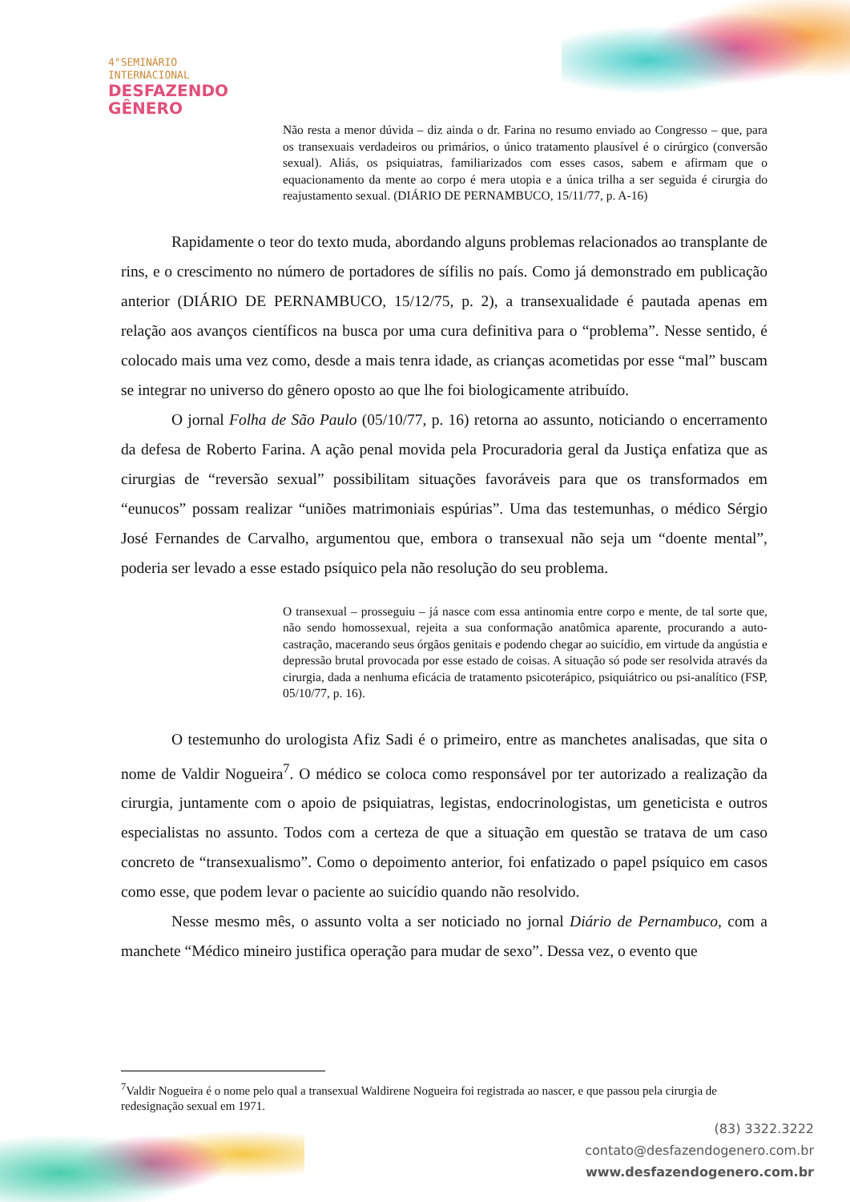4°SEMINÁRIO
INTERNACIONAL
DESFAZENDO
GÊNERO
Não resta a menor dúvida – diz ainda o dr. Farina no resumo enviado ao Congresso – que, para os transexuais verdadeiros ou primários, o único tratamento plausível é o cirúrgico (conversão sexual). Aliás, os psiquiatras, familiarizados com esses casos, sabem e afirmam que o equacionamento da mente ao corpo é mera utopia e a única trilha a ser seguida é cirurgia do reajustamento sexual. (DIÁRIO DE PERNAMBUCO, 15/11/77, p. A-16)
Rapidamente o teor do texto muda, abordando alguns problemas relacionados ao transplante de rins, e o crescimento no número de portadores de sífilis no país. Como já demonstrado em publicação anterior (DIÁRIO DE PERNAMBUCO, 15/12/75, p. 2), a transexualidade é pautada apenas em relação aos avanços científicos na busca por uma cura definitiva para o “problema”. Nesse sentido, é colocado mais uma vez como, desde a mais tenra idade, as crianças acometidas por esse “mal” buscam se integrar no universo do gênero oposto ao que lhe foi biologicamente atribuído.
O jornal Folha de São Paulo (05/10/77, p. 16) retorna ao assunto, noticiando o encerramento da defesa de Roberto Farina. A ação penal movida pela Procuradoria geral da Justiça enfatiza que as cirurgias de “reversão sexual” possibilitam situações favoráveis para que os transformados em “eunucos” possam realizar “uniões matrimoniais espúrias”. Uma das testemunhas, o médico Sérgio José Fernandes de Carvalho, argumentou que, embora o transexual não seja um “doente mental”, poderia ser levado a esse estado psíquico pela não resolução do seu problema.
O transexual – prosseguiu – já nasce com essa antinomia entre corpo e mente, de tal sorte que, não sendo homossexual, rejeita a sua conformação anatômica aparente, procurando a auto-castração, macerando seus órgãos genitais e podendo chegar ao suicídio, em virtude da angústia e depressão brutal provocada por esse estado de coisas. A situação só pode ser resolvida através da cirurgia, dada a nenhuma eficácia de tratamento psicoterápico, psiquiátrico ou psi-analítico (FSP, 05/10/77, p. 16).
O testemunho do urologista Afiz Sadi é o primeiro, entre as manchetes analisadas, que sita o nome de Valdir Nogueira<sup>7</sup>. O médico se coloca como responsável por ter autorizado a realização da cirurgia, juntamente com o apoio de psiquiatras, legistas, endocrinologistas, um geneticista e outros especialistas no assunto. Todos com a certeza de que a situação em questão se tratava de um caso concreto de “transexualismo”. Como o depoimento anterior, foi enfatizado o papel psíquico em casos como esse, que podem levar o paciente ao suicídio quando não resolvido.
Nesse mesmo mês, o assunto volta a ser noticiado no jornal Diário de Pernambuco, com a manchete “Médico mineiro justifica operação para mudar de sexo”. Dessa vez, o evento que
<sup>7</sup> Valdir Nogueira é o nome pelo qual a transexual Waldirene Nogueira foi registrada ao nascer, e que passou pela cirurgia de redesignação sexual em 1971.
(83) 3322.3222
contato@desfazendogenero.com.br
www.desfazendogenero.com.br